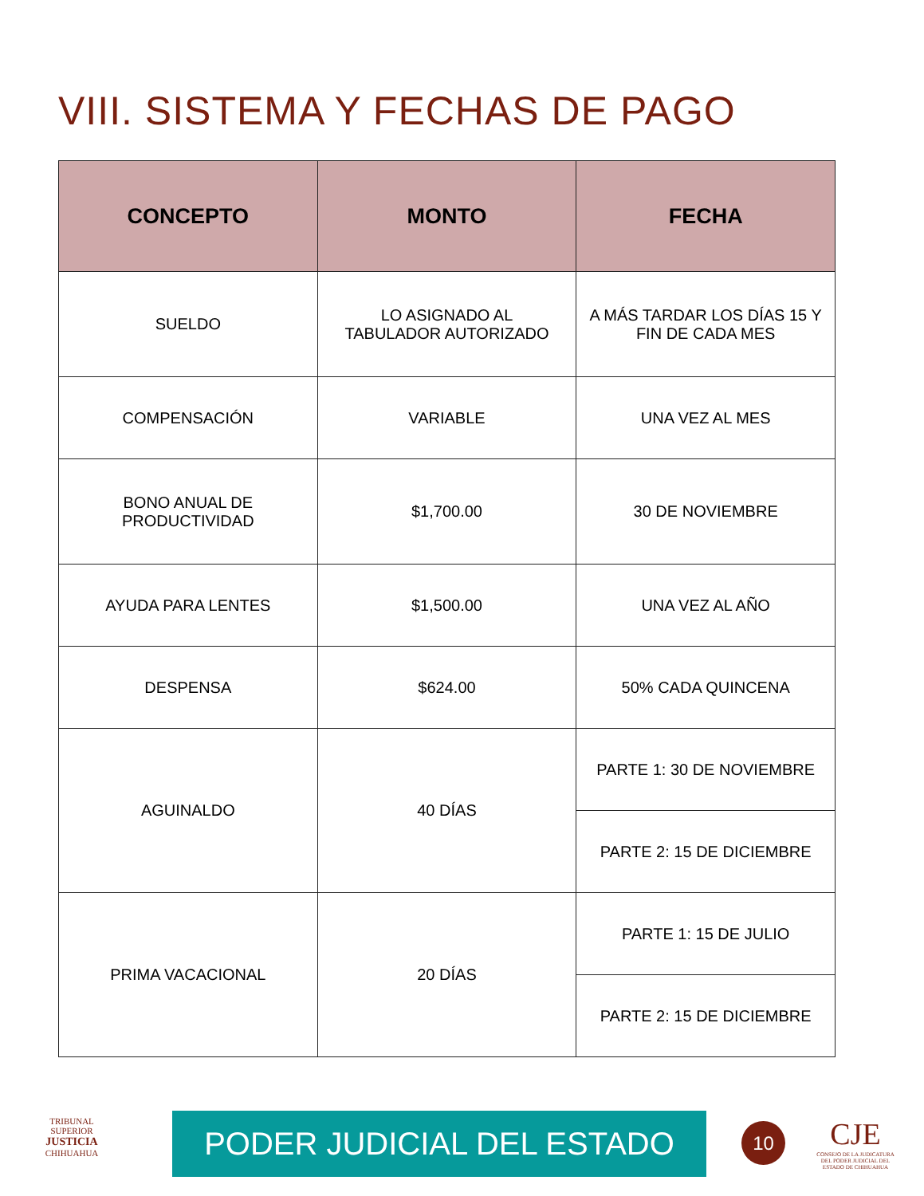VIII. SISTEMA Y FECHAS DE PAGO
| CONCEPTO | MONTO | FECHA |
| --- | --- | --- |
| SUELDO | LO ASIGNADO AL TABULADOR AUTORIZADO | A MÁS TARDAR LOS DÍAS 15 Y FIN DE CADA MES |
| COMPENSACIÓN | VARIABLE | UNA VEZ AL MES |
| BONO ANUAL DE PRODUCTIVIDAD | $1,700.00 | 30 DE NOVIEMBRE |
| AYUDA PARA LENTES | $1,500.00 | UNA VEZ AL AÑO |
| DESPENSA | $624.00 | 50% CADA QUINCENA |
| AGUINALDO | 40 DÍAS | PARTE 1: 30 DE NOVIEMBRE |
| | | PARTE 2: 15 DE DICIEMBRE |
| PRIMA VACACIONAL | 20 DÍAS | PARTE 1: 15 DE JULIO |
| | | PARTE 2: 15 DE DICIEMBRE |
TRIBUNAL SUPERIOR
JUSTICIA
CHIHUAHUA
PODER JUDICIAL DEL ESTADO 10
CJE
CONSEJO DE LA JUDICATURA DEL PODER JUDICIAL DEL ESTADO DE CHIHUAHUA